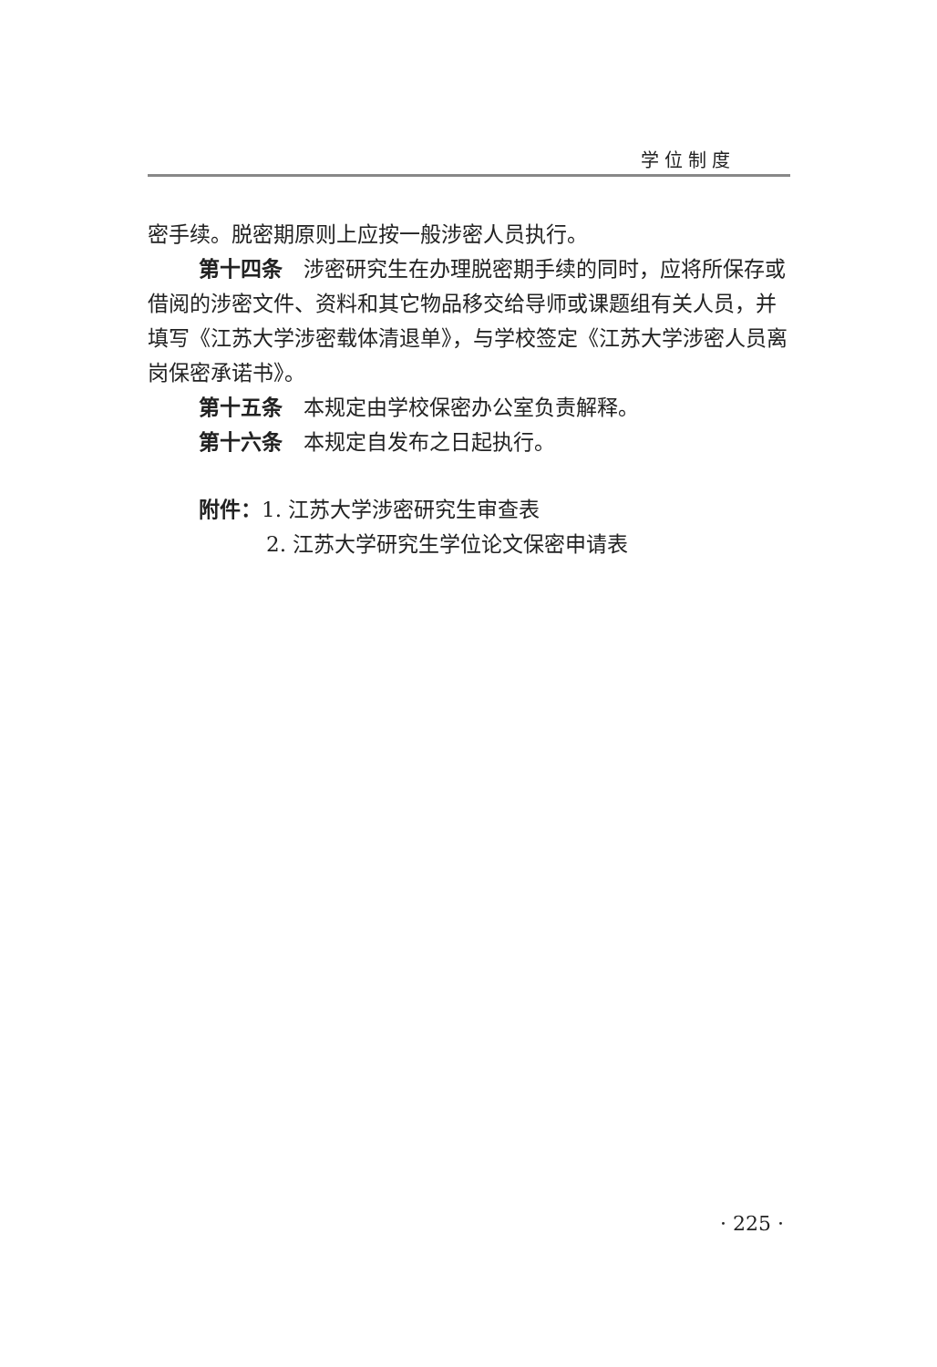学位制度
密手续。脱密期原则上应按一般涉密人员执行。
第十四条　涉密研究生在办理脱密期手续的同时，应将所保存或借阅的涉密文件、资料和其它物品移交给导师或课题组有关人员，并填写《江苏大学涉密载体清退单》，与学校签定《江苏大学涉密人员离岗保密承诺书》。
第十五条　本规定由学校保密办公室负责解释。
第十六条　本规定自发布之日起执行。
附件：1. 江苏大学涉密研究生审查表
2. 江苏大学研究生学位论文保密申请表
· 225 ·